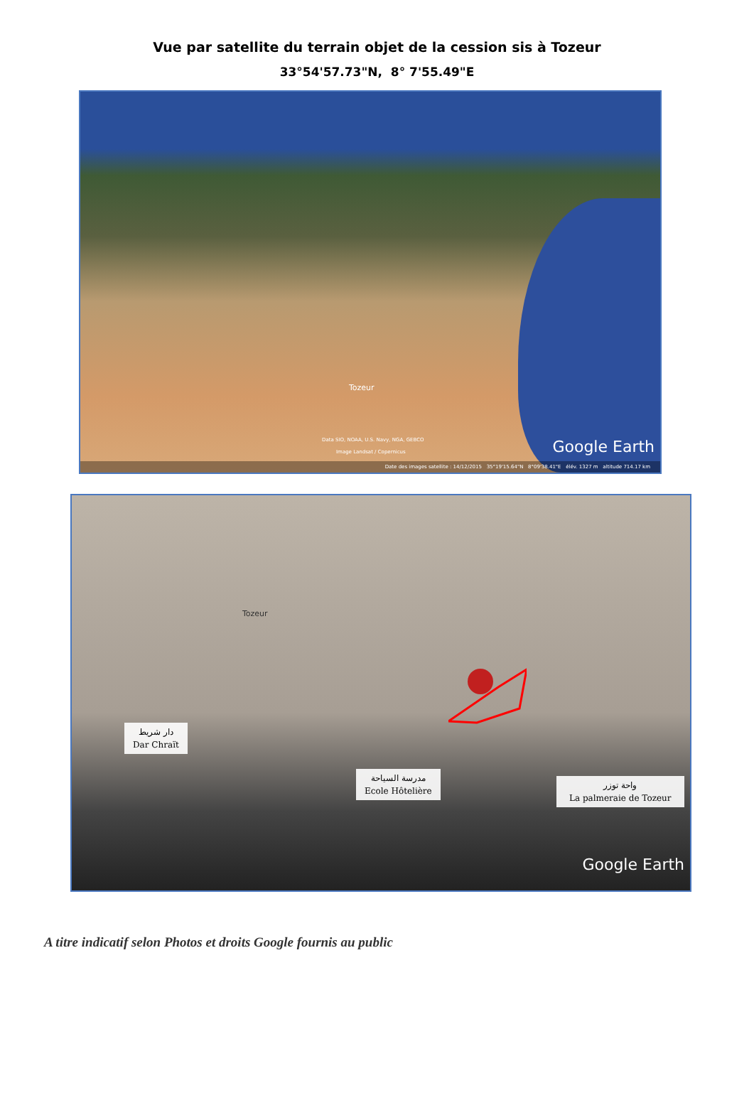Vue par satellite du terrain objet de la cession sis à Tozeur
33°54'57.73"N, 8° 7'55.49"E
Tozeur
Data SIO, NOAA, U.S. Navy, NGA, GEBCO
Image Landsat / Copernicus Google Earth
Date des images satellite : 14/12/2015 35°19'15.64"N 8°09'38.41"E élév. 1327 m altitude 714.17 km
Tozeur
دار شريط
Dar Chraït
مدرسة السياحة
Ecole Hôtelière
واحة توزر
La palmeraie de Tozeur
Google Earth
A titre indicatif selon Photos et droits Google fournis au public